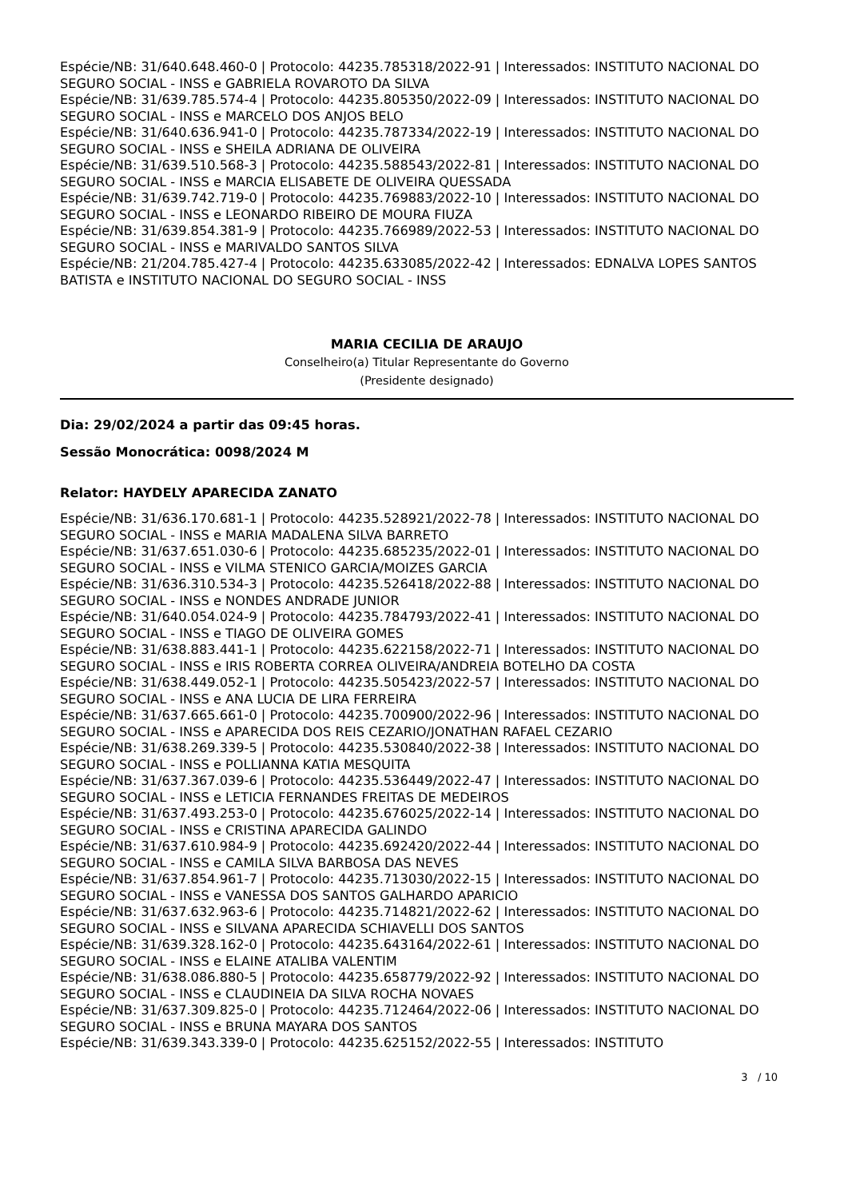Espécie/NB: 31/640.648.460-0 | Protocolo: 44235.785318/2022-91 | Interessados: INSTITUTO NACIONAL DO SEGURO SOCIAL - INSS e GABRIELA ROVAROTO DA SILVA
Espécie/NB: 31/639.785.574-4 | Protocolo: 44235.805350/2022-09 | Interessados: INSTITUTO NACIONAL DO SEGURO SOCIAL - INSS e MARCELO DOS ANJOS BELO
Espécie/NB: 31/640.636.941-0 | Protocolo: 44235.787334/2022-19 | Interessados: INSTITUTO NACIONAL DO SEGURO SOCIAL - INSS e SHEILA ADRIANA DE OLIVEIRA
Espécie/NB: 31/639.510.568-3 | Protocolo: 44235.588543/2022-81 | Interessados: INSTITUTO NACIONAL DO SEGURO SOCIAL - INSS e MARCIA ELISABETE DE OLIVEIRA QUESSADA
Espécie/NB: 31/639.742.719-0 | Protocolo: 44235.769883/2022-10 | Interessados: INSTITUTO NACIONAL DO SEGURO SOCIAL - INSS e LEONARDO RIBEIRO DE MOURA FIUZA
Espécie/NB: 31/639.854.381-9 | Protocolo: 44235.766989/2022-53 | Interessados: INSTITUTO NACIONAL DO SEGURO SOCIAL - INSS e MARIVALDO SANTOS SILVA
Espécie/NB: 21/204.785.427-4 | Protocolo: 44235.633085/2022-42 | Interessados: EDNALVA LOPES SANTOS BATISTA e INSTITUTO NACIONAL DO SEGURO SOCIAL - INSS
MARIA CECILIA DE ARAUJO
Conselheiro(a) Titular Representante do Governo
(Presidente designado)
Dia: 29/02/2024 a partir das 09:45 horas.
Sessão Monocrática: 0098/2024 M
Relator: HAYDELY APARECIDA ZANATO
Espécie/NB: 31/636.170.681-1 | Protocolo: 44235.528921/2022-78 | Interessados: INSTITUTO NACIONAL DO SEGURO SOCIAL - INSS e MARIA MADALENA SILVA BARRETO
Espécie/NB: 31/637.651.030-6 | Protocolo: 44235.685235/2022-01 | Interessados: INSTITUTO NACIONAL DO SEGURO SOCIAL - INSS e VILMA STENICO GARCIA/MOIZES GARCIA
Espécie/NB: 31/636.310.534-3 | Protocolo: 44235.526418/2022-88 | Interessados: INSTITUTO NACIONAL DO SEGURO SOCIAL - INSS e NONDES ANDRADE JUNIOR
Espécie/NB: 31/640.054.024-9 | Protocolo: 44235.784793/2022-41 | Interessados: INSTITUTO NACIONAL DO SEGURO SOCIAL - INSS e TIAGO DE OLIVEIRA GOMES
Espécie/NB: 31/638.883.441-1 | Protocolo: 44235.622158/2022-71 | Interessados: INSTITUTO NACIONAL DO SEGURO SOCIAL - INSS e IRIS ROBERTA CORREA OLIVEIRA/ANDREIA BOTELHO DA COSTA
Espécie/NB: 31/638.449.052-1 | Protocolo: 44235.505423/2022-57 | Interessados: INSTITUTO NACIONAL DO SEGURO SOCIAL - INSS e ANA LUCIA DE LIRA FERREIRA
Espécie/NB: 31/637.665.661-0 | Protocolo: 44235.700900/2022-96 | Interessados: INSTITUTO NACIONAL DO SEGURO SOCIAL - INSS e APARECIDA DOS REIS CEZARIO/JONATHAN RAFAEL CEZARIO
Espécie/NB: 31/638.269.339-5 | Protocolo: 44235.530840/2022-38 | Interessados: INSTITUTO NACIONAL DO SEGURO SOCIAL - INSS e POLLIANNA KATIA MESQUITA
Espécie/NB: 31/637.367.039-6 | Protocolo: 44235.536449/2022-47 | Interessados: INSTITUTO NACIONAL DO SEGURO SOCIAL - INSS e LETICIA FERNANDES FREITAS DE MEDEIROS
Espécie/NB: 31/637.493.253-0 | Protocolo: 44235.676025/2022-14 | Interessados: INSTITUTO NACIONAL DO SEGURO SOCIAL - INSS e CRISTINA APARECIDA GALINDO
Espécie/NB: 31/637.610.984-9 | Protocolo: 44235.692420/2022-44 | Interessados: INSTITUTO NACIONAL DO SEGURO SOCIAL - INSS e CAMILA SILVA BARBOSA DAS NEVES
Espécie/NB: 31/637.854.961-7 | Protocolo: 44235.713030/2022-15 | Interessados: INSTITUTO NACIONAL DO SEGURO SOCIAL - INSS e VANESSA DOS SANTOS GALHARDO APARICIO
Espécie/NB: 31/637.632.963-6 | Protocolo: 44235.714821/2022-62 | Interessados: INSTITUTO NACIONAL DO SEGURO SOCIAL - INSS e SILVANA APARECIDA SCHIAVELLI DOS SANTOS
Espécie/NB: 31/639.328.162-0 | Protocolo: 44235.643164/2022-61 | Interessados: INSTITUTO NACIONAL DO SEGURO SOCIAL - INSS e ELAINE ATALIBA VALENTIM
Espécie/NB: 31/638.086.880-5 | Protocolo: 44235.658779/2022-92 | Interessados: INSTITUTO NACIONAL DO SEGURO SOCIAL - INSS e CLAUDINEIA DA SILVA ROCHA NOVAES
Espécie/NB: 31/637.309.825-0 | Protocolo: 44235.712464/2022-06 | Interessados: INSTITUTO NACIONAL DO SEGURO SOCIAL - INSS e BRUNA MAYARA DOS SANTOS
Espécie/NB: 31/639.343.339-0 | Protocolo: 44235.625152/2022-55 | Interessados: INSTITUTO
3 / 10